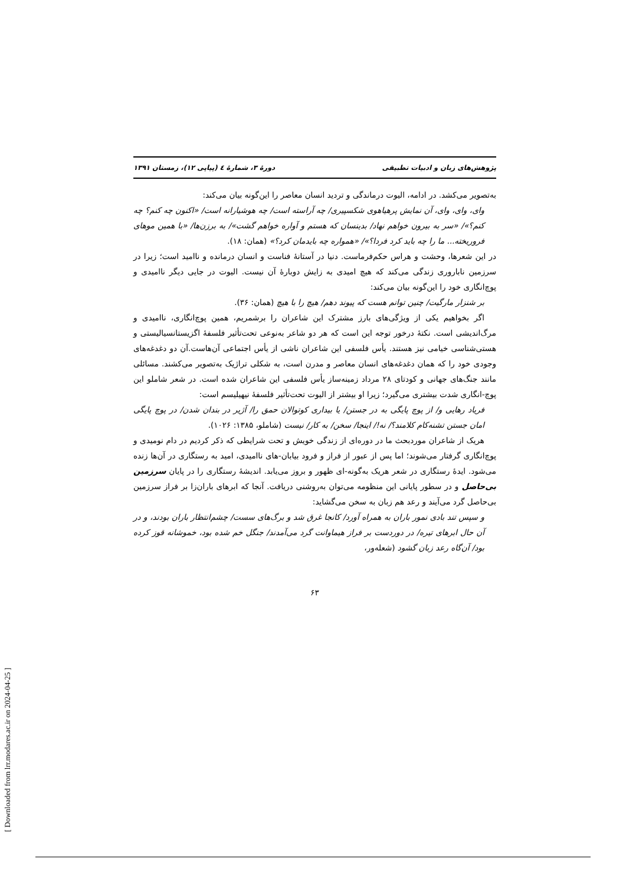[ Downloaded from lrr.modares.ac.ir on 2024-04-25 ]
پژوهش‌های زبان و ادبیات تطبیقی دورهٔ ۳، شمارهٔ ٤ (پیاپی ۱۲)، زمستان ۱۳۹۱
به‌تصویر می‌کشد. در ادامه، الیوت درماندگی و تردید انسان معاصر را این‌گونه بیان می‌کند:
وای، وای، وای، آن نمایش پرهیاهوی شکسپیری/ چه آراسته است/ چه هوشیارانه است/ «اکنون چه کنم؟ چه کنم؟»/ «سر به بیرون خواهم نهاد/ بدینسان که هستم و آواره خواهم گشت»/ به برزن‌ها/ «با همین موهای فروریخته... ما را چه باید کرد فردا؟»/ «همواره چه بایدمان کرد؟» (همان: ۱۸).
در این شعرها، وحشت و هراس حکم‌فرماست. دنیا در آستانهٔ فناست و انسان درمانده و ناامید است؛ زیرا در سرزمین ناباروری زندگی می‌کند که هیچ امیدی به زایش دوبارهٔ آن نیست. الیوت در جایی دیگر ناامیدی و پوچ‌انگاری خود را این‌گونه بیان می‌کند:
بر شنزار مارگیت/ چنین توانم هست که پیوند دهم/ هیچ را با هیچ (همان: ۳۶).
اگر بخواهیم یکی از ویژگی‌های بارز مشترک این شاعران را برشمریم، همین پوچ‌انگاری، ناامیدی و مرگ‌اندیشی است. نکتهٔ درخور توجه این است که هر دو شاعر به‌نوعی تحت‌تأثیر فلسفهٔ اگزیستانسیالیستی و هستی‌شناسی خیامی نیز هستند. یأس فلسفی این شاعران ناشی از یأس اجتماعی آن‌هاست.آن دو دغدغه‌های وجودی خود را که همان دغدغه‌های انسان معاصر و مدرن است، به شکلی تراژیک به‌تصویر می‌کشند. مسائلی مانند جنگ‌های جهانی و کودتای ۲۸ مرداد زمینه‌ساز یأس فلسفی این شاعران شده است. در شعر شاملو این پوچ-انگاری شدت بیشتری می‌گیرد؛ زیرا او بیشتر از الیوت تحت‌تأثیر فلسفهٔ نیهیلیسم است:
فریاد رهایی و/ از پوچ پایگی به در جستن/ یا بیداری کوتوالان حمق را/ آژیر در بندان شدن/ در پوچ پایگی امان جستن تشنه‌کام کلامند؟/ نه!/ اینجا/ سخن/ به کار/ نیست (شاملو، ۱۳۸۵: ۱۰۲۶).
هریک از شاعران موردبحث ما در دوره‌ای از زندگی خویش و تحت شرایطی که ذکر کردیم در دام نومیدی و پوچ‌انگاری گرفتار می‌شوند؛ اما پس از عبور از فراز و فرود بیابان-های ناامیدی، امید به رستگاری در آن‌ها زنده می‌شود. ایدهٔ رستگاری در شعر هریک به‌گونه-ای ظهور و بروز می‌یابد. اندیشهٔ رستگاری را در پایان سرزمین بی‌حاصل و در سطور پایانی این منظومه می‌توان به‌روشنی دریافت. آنجا که ابرهای باران‌زا بر فراز سرزمین بی‌حاصل گرد می‌آیند و رعد هم زبان به سخن می‌گشاید:
و سپس تند بادی نمور باران به همراه آورد/ کانجا غرق شد و برگ‌های سست/ چشم‌انتظار باران بودند، و در آن حال ابرهای تیره/ در دوردست بر فراز هیماوانت گرد می‌آمدند/ جنگل خم شده بود، خموشانه قوز کرده بود/ آن‌گاه رعد زبان گشود (شعله‌ور،
۶۳